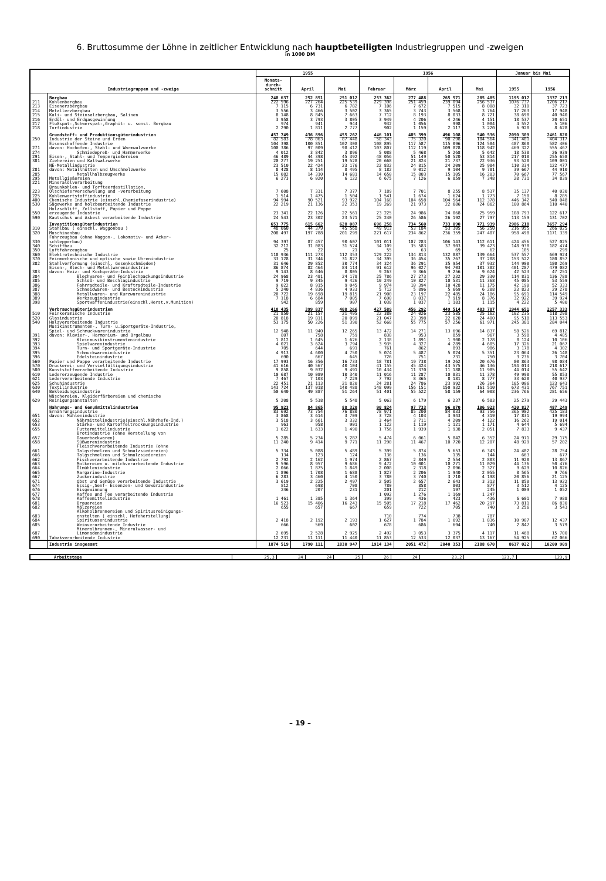6. Bruttosumme der Löhne in zeitlicher Entwicklung nach hauptbeteiligten Industriegruppen und -zweigen
in 1000 DM
| Industriegruppen und -zweige | | 1955 | | | 1956 | | | | Januar bis Mai | |
| --- | --- | --- | --- | --- | --- | --- | --- | --- | --- | --- |
| | | Monats- durch- schnitt | April | Mai | Februar | März | April | Mai | | |
| | | | | | | | | | 1955 | 1956 |
| | Bergbau | 248 637 | 252 851 | 251 012 | 253 362 | 277 488 | 265 571 | 285 485 | 1195 017 | 1337 213 |
| 211 | Kohlenbergbau | 222 596 | 227 264 | 225 539 | 229 396 | 251 459 | 239 094 | 256 537 | 1076 737 | 1206 217 |
| 213 | Eisenerzbergbau | 7 115 | 6 731 | 6 782 | 7 106 | 7 672 | 7 515 | 8 008 | 32 310 | 37 723 |
| 214 | Metallerzbergbau | 3 556 | 3 466 | 3 502 | 3 365 | 3 743 | 3 568 | 3 764 | 17 263 | 17 948 |
| 215 | Kali- und Steinsalzbergbau, Salinen | 8 148 | 8 845 | 7 663 | 7 712 | 8 193 | 8 033 | 8 721 | 38 698 | 40 940 |
| 216 | Erdöl- und Erdgasgewinnung | 3 958 | 3 793 | 3 805 | 3 949 | 4 206 | 4 246 | 4 151 | 18 537 | 20 651 |
| 217 | Flußspat-,Schwerspat-,Graphit- u. sonst. Bergbau | 974 | 941 | 944 | 932 | 1 056 | 998 | 1 084 | 4 552 | 5 106 |
| 218 | Torfindustrie | 2 290 | 1 811 | 2 777 | 902 | 1 159 | 2 117 | 3 220 | 6 920 | 8 628 |
| | Grundstoff- und Produktionsgüterindustrien | 457 749 | 436 896 | 455 262 | 446 101 | 485 399 | 496 108 | 540 536 | 2090 309 | 2461 820 |
| 250 | Industrie der Steine und Erden | 82 583 | 78 063 | 87 448 | 58 343 | 75 320 | 90 298 | 104 564 | 341 401 | 404 317 |
| | Eisenschaffende Industrie | 104 398 | 100 851 | 102 308 | 108 895 | 117 587 | 115 096 | 124 584 | 487 860 | 582 406 |
| 271 | davon: Hochofen-, Stahl- und Warmwalzwerke | 100 386 | 97 009 | 98 412 | 103 807 | 112 119 | 109 828 | 118 942 | 469 322 | 555 467 |
| 274 | Schmiedepreß- und Hammerwerke | 4 012 | 3 842 | 3 896 | 5 088 | 5 468 | 5 268 | 5 642 | 18 538 | 26 939 |
| 291 | Eisen-, Stahl- und Tempergießereien | 46 489 | 44 398 | 45 392 | 48 056 | 51 149 | 50 520 | 53 814 | 217 018 | 255 658 |
| 381 | Ziehereien und Kaltwalzwerke | 20 277 | 19 251 | 19 528 | 20 668 | 21 824 | 21 737 | 22 936 | 93 520 | 109 001 |
| | NE-Metallindustrie | 23 510 | 22 424 | 23 176 | 22 832 | 24 815 | 24 209 | 25 984 | 110 334 | 122 477 |
| 281 | davon: Metallhütten und Umschmelzwerke | 8 428 | 8 114 | 8 495 | 8 182 | 9 012 | 9 104 | 9 781 | 39 667 | 44 910 |
| 285 | Metallhalbzeugwerke | 15 082 | 14 310 | 14 681 | 14 650 | 15 803 | 15 105 | 16 203 | 70 667 | 77 567 |
| 295 | Metallgießereien | 6 273 | 6 020 | 6 122 | 6 675 | 7 126 | 6 859 | 7 348 | 28 731 | 34 839 |
| 221 | Mineralölverarbeitung | 7 608 | 7 331 | 7 377 | 7 189 | 7 701 | 8 255 | 8 537 | 35 137 | 40 030 |
| 223 | Braunkohlen- und Torfteerdestillation, Ölschieferverschwelung und -verarbeitung | | | | | | | | | |
| 225 | Kohlenwertstoffindustrie | 1 514 | 1 475 | 1 504 | 1 541 | 1 674 | 1 624 | 1 773 | 7 150 | 8 285 |
| 400 | Chemische Industrie (einschl.Chemiefaserindustrie) | 94 994 | 90 521 | 93 922 | 104 168 | 104 658 | 104 564 | 112 378 | 446 342 | 540 048 |
| 530 | Sägewerke und holzbearbeitende Industrie | 22 219 | 21 136 | 22 353 | 19 269 | 21 973 | 22 686 | 24 862 | 100 864 | 110 440 |
| 550 | Holzschliff, Zellstoff, Papier und Pappe erzeugende Industrie | 23 341 | 22 126 | 22 561 | 23 225 | 24 986 | 24 068 | 25 959 | 108 793 | 122 617 |
| 590 | Kautschuk und Asbest verarbeitende Industrie | 24 543 | 23 302 | 23 571 | 25 240 | 26 586 | 26 192 | 27 797 | 113 159 | 131 702 |
| | Investitionsgüterindustrien | 653 775 | 615 662 | 628 087 | 696 258 | 734 560 | 733 090 | 771 939 | 2986 218 | 3657 294 |
| 310 | Stahlbau ( einschl. Waggonbau ) | 48 060 | 44 379 | 45 568 | 49 913 | 53 184 | 53 305 | 56 250 | 216 955 | 266 025 |
| 320 | Maschinenbau | 208 497 | 197 788 | 201 299 | 221 617 | 234 862 | 236 359 | 247 407 | 958 498 | 1171 339 |
| 330 | Fahrzeugbau (ohne Waggon-, Lokomotiv- und Acker- schlepperbau) | 94 397 | 87 457 | 90 607 | 101 011 | 107 283 | 106 143 | 112 611 | 424 456 | 527 025 |
| 340 | Schiffbau | 32 212 | 31 083 | 31 524 | 34 109 | 35 583 | 37 903 | 39 423 | 148 938 | 182 474 |
| 350 | Luftfahrzeugbau | 25 | 22 | 21 | 55 | 63 | 69 | 62 | 105 | 299 |
| 360 | Elektrotechnische Industrie | 118 936 | 111 273 | 112 353 | 129 222 | 134 813 | 132 887 | 139 664 | 537 557 | 669 924 |
| 370 | Feinmechanische und optische sowie Uhrenindustrie | 33 128 | 31 344 | 31 827 | 34 395 | 36 454 | 35 767 | 37 208 | 153 522 | 180 857 |
| 382 | Stahlverformung (einschl. Gesenkschmieden) | 31 646 | 29 852 | 30 774 | 34 324 | 36 291 | 35 954 | 37 932 | 144 900 | 180 269 |
| | Eisen-, Blech- und Metallwarenindustrie | 86 874 | 82 464 | 84 114 | 91 612 | 96 027 | 94 703 | 101 382 | 401 287 | 479 082 |
| 383 | davon: Heiz- und Kochgeräte-Industrie | 9 143 | 8 646 | 8 805 | 9 263 | 9 366 | 9 256 | 9 624 | 42 523 | 47 251 |
| 384 | Blechwaren- und Feinblechpackungsindustrie | 24 968 | 23 481 | 24 178 | 25 786 | 27 273 | 27 232 | 29 330 | 114 831 | 136 788 |
| 385 | Schloß- und Beschlagindustrie | 9 719 | 9 345 | 9 426 | 10 249 | 10 827 | 10 531 | 11 368 | 45 085 | 53 559 |
| 386 | Fahrradteile- und Kraftradteile-Industrie | 9 022 | 8 915 | 9 045 | 9 974 | 10 394 | 10 428 | 11 175 | 42 190 | 52 333 |
| 387 | Schneidwaren- und Besteckindustrie | 5 240 | 4 836 | 4 933 | 5 712 | 5 896 | 5 669 | 6 208 | 23 823 | 29 278 |
| 388 | Metallwaren- und Kurzwarenindustrie | 20 722 | 19 698 | 19 815 | 21 900 | 23 197 | 22 485 | 24 186 | 95 691 | 114 549 |
| 389 | Werkzeugindustrie | 7 118 | 6 684 | 7 005 | 7 690 | 8 037 | 7 919 | 8 376 | 32 922 | 39 924 |
| 398 | Sportwaffenindustrie(einschl.Herst.v.Munition) | 942 | 859 | 907 | 1 038 | 1 037 | 1 183 | 1 115 | 4 222 | 5 400 |
| | Verbrauchsgüterindustrien | 418 435 | 399 837 | 408 266 | 427 589 | 456 292 | 449 514 | 483 787 | 1944 651 | 2257 333 |
| 510 | Feinkeramische Industrie | 21 850 | 21 157 | 21 495 | 22 380 | 24 026 | 23 585 | 25 162 | 102 235 | 118 298 |
| 520 | Glasindustrie | 20 818 | 19 811 | 20 099 | 21 047 | 23 398 | 22 620 | 24 400 | 95 518 | 113 553 |
| 540 | Holzverarbeitende Industrie | 53 175 | 50 226 | 51 390 | 52 668 | 55 775 | 57 256 | 61 971 | 245 381 | 284 044 |
| | Musikinstrumenten-, Turn- u.Sportgeräte-Industrie, Spiel- und Schmuckwarenindustrie | 12 948 | 11 940 | 12 265 | 13 472 | 14 271 | 13 696 | 14 837 | 58 526 | 69 812 |
| 391 | davon: Klavier-, Harmonium- und Orgelbau | 807 | 758 | 759 | 838 | 953 | 859 | 967 | 3 598 | 4 485 |
| 392 | Kleinmusikinstrumentenindustrie | 1 812 | 1 645 | 1 626 | 2 138 | 1 891 | 1 900 | 2 178 | 8 124 | 10 106 |
| 393 | Spielwarenindustrie | 4 021 | 3 624 | 3 794 | 3 935 | 4 327 | 4 289 | 4 605 | 17 326 | 21 067 |
| 394 | Turn- und Sportgeräte-Industrie | 705 | 644 | 691 | 761 | 862 | 893 | 986 | 3 178 | 4 302 |
| 395 | Schmuckwarenindustrie | 4 913 | 4 600 | 4 750 | 5 074 | 5 487 | 5 024 | 5 351 | 23 064 | 26 148 |
| 396 | Edelsteinindustrie | 690 | 667 | 645 | 726 | 751 | 731 | 750 | 3 236 | 3 704 |
| 560 | Papier und Pappe verarbeitende Industrie | 17 993 | 16 356 | 16 733 | 18 781 | 19 738 | 19 262 | 20 676 | 80 863 | 98 084 |
| 570 | Druckerei- und Vervielfältigungsindustrie | 41 616 | 40 567 | 40 104 | 41 155 | 45 424 | 43 575 | 46 136 | 194 014 | 218 617 |
| 580 | Kunststoffverarbeitende Industrie | 9 858 | 9 032 | 9 491 | 10 434 | 11 370 | 11 188 | 11 985 | 44 014 | 55 642 |
| 610 | Ledererzeugende Industrie | 10 687 | 10 089 | 10 340 | 11 016 | 11 287 | 10 831 | 11 378 | 49 998 | 55 853 |
| 621 | Lederverarbeitende Industrie | 7 467 | 7 103 | 7 229 | 7 792 | 8 365 | 8 181 | 8 777 | 33 620 | 40 937 |
| 625 | Schuhindustrie | 22 451 | 21 113 | 21 820 | 24 281 | 24 786 | 23 992 | 26 364 | 105 006 | 123 643 |
| 630 | Textilindustrie | 143 724 | 137 018 | 140 488 | 148 099 | 156 151 | 150 932 | 161 510 | 673 431 | 767 751 |
| 640 | Bekleidungsindustrie | 50 640 | 49 887 | 51 264 | 51 401 | 55 522 | 58 159 | 64 008 | 236 766 | 281 656 |
| 629 | Wäschereien, Kleiderfärbereien und chemische Reinigungsanstalten | 5 208 | 5 538 | 5 548 | 5 063 | 6 179 | 6 237 | 6 583 | 25 279 | 29 443 |
| | Nahrungs- und Genußmittelindustrien | 95 923 | 84 865 | 88 320 | 90 824 | 97 733 | 96 070 | 106 923 | 420 827 | 487 249 |
| | Ernährungsindustrie | 83 692 | 73 754 | 76 880 | 78 971 | 85 200 | 84 033 | 93 756 | 365 902 | 425 183 |
| 651 | davon: Mühlenindustrie | 3 868 | 3 614 | 3 709 | 3 728 | 4 103 | 3 943 | 4 319 | 17 831 | 19 994 |
| 652 | Nährmittelindustrie(einschl.Nährhefe-Ind.) | 3 518 | 3 661 | 3 332 | 3 464 | 3 711 | 4 209 | 4 122 | 16 262 | 19 014 |
| 653 | Stärke- und Kartoffeltrocknungsindustrie | 963 | 958 | 901 | 1 122 | 1 119 | 1 121 | 1 171 | 4 644 | 5 694 |
| 655 | Futtermittelindustrie | 1 622 | 1 633 | 1 490 | 1 756 | 1 939 | 1 938 | 2 051 | 7 833 | 9 437 |
| 657 | Brotindustrie (ohne Herstellung von Dauerbackwaren) | 5 285 | 5 234 | 5 287 | 5 474 | 6 061 | 5 842 | 6 352 | 24 971 | 29 175 |
| 658 | Süßwarenindustrie | 11 240 | 9 414 | 9 771 | 11 290 | 11 467 | 10 720 | 12 207 | 48 929 | 57 202 |
| 661 | Fleischverarbeitende Industrie (ohne Talgschmelzen und Schmalzsiedereien) | 5 334 | 5 088 | 5 489 | 5 399 | 5 874 | 5 653 | 6 343 | 24 402 | 28 754 |
| 666 | Talgschmelzen und Schmalzsiedereien | 134 | 123 | 124 | 136 | 136 | 135 | 144 | 663 | 677 |
| 662 | Fischverarbeitende Industrie | 2 792 | 2 162 | 1 974 | 2 867 | 2 849 | 2 554 | 2 803 | 11 920 | 13 867 |
| 663 | Molkereien u. milchverarbeitende Industrie | 9 596 | 8 957 | 9 686 | 9 472 | 10 001 | 10 271 | 11 029 | 44 136 | 50 476 |
| 664 | Ölmühlenindustrie | 2 066 | 1 875 | 1 849 | 2 008 | 2 318 | 2 096 | 2 327 | 9 629 | 10 826 |
| 665 | Margarine-Industrie | 1 896 | 1 708 | 1 688 | 1 827 | 2 206 | 1 940 | 2 055 | 8 565 | 9 766 |
| 667 | Zuckerindustrie | 6 283 | 3 460 | 4 150 | 3 780 | 3 740 | 3 710 | 4 198 | 20 856 | 21 125 |
| 671 | Obst und Gemüse verarbeitende Industrie | 3 619 | 2 225 | 2 497 | 2 505 | 2 657 | 2 643 | 3 313 | 11 850 | 13 922 |
| 674 | Essig-,Senf- Essenzen- und Gewürzindustrie | 812 | 698 | 708 | 780 | 858 | 803 | 877 | 3 512 | 4 125 |
| 676 | Eisgewinnung | 246 | 207 | 231 | 201 | 212 | 197 | 245 | 1 009 | 1 052 |
| 677 | Kaffee und Tee verarbeitende Industrie | 1 461 | 1 385 | 1 364 | 1 092 | 1 276 | 1 169 | 1 247 | 6 601 | 7 988 |
| 678 | Kaffeemittelindustrie | | | | 399 | 436 | 423 | 436 | | |
| 681 | Brauereien | 16 523 | 15 406 | 16 243 | 15 505 | 17 218 | 17 462 | 20 297 | 73 811 | 86 830 |
| 682 | Mälzereien | 655 | 657 | 667 | 659 | 722 | 705 | 740 | 3 256 | 3 543 |
| 683 | Alkoholbrennereien und Spiritusreinigungs- anstalten ( einschl. Hefeherstellung) | 2 418 | 2 192 | 2 193 | 710 | 774 | 738 | 787 | 10 907 | 12 437 |
| 684 | Spirituosenindustrie | | | | 1 627 | 1 784 | 1 692 | 1 836 | | |
| 685 | Weinverarbeitende Industrie | 666 | 569 | 602 | 678 | 686 | 694 | 740 | 2 847 | 3 579 |
| 687 | Mineralbrunnen-, Mineralwasser- und Limonadenindustrie | 2 695 | 2 528 | 2 925 | 2 492 | 3 053 | 3 375 | 4 117 | 11 468 | 15 700 |
| 690 | Tabakverarbeitende Industrie | 12 231 | 11 111 | 11 440 | 11 853 | 12 533 | 12 037 | 13 167 | 54 925 | 62 066 |
| | Industrie insgesamt | 1874 519 | 1790 111 | 1830 947 | 1914 134 | 2051 472 | 2040 353 | 2188 670 | 8637 022 | 10200 909 |
| Arbeitstage | 25,3 | 24 | 24 | 25 | 26 | 24 | 23,2 | 123,7 | 123,9 |
– 19 –